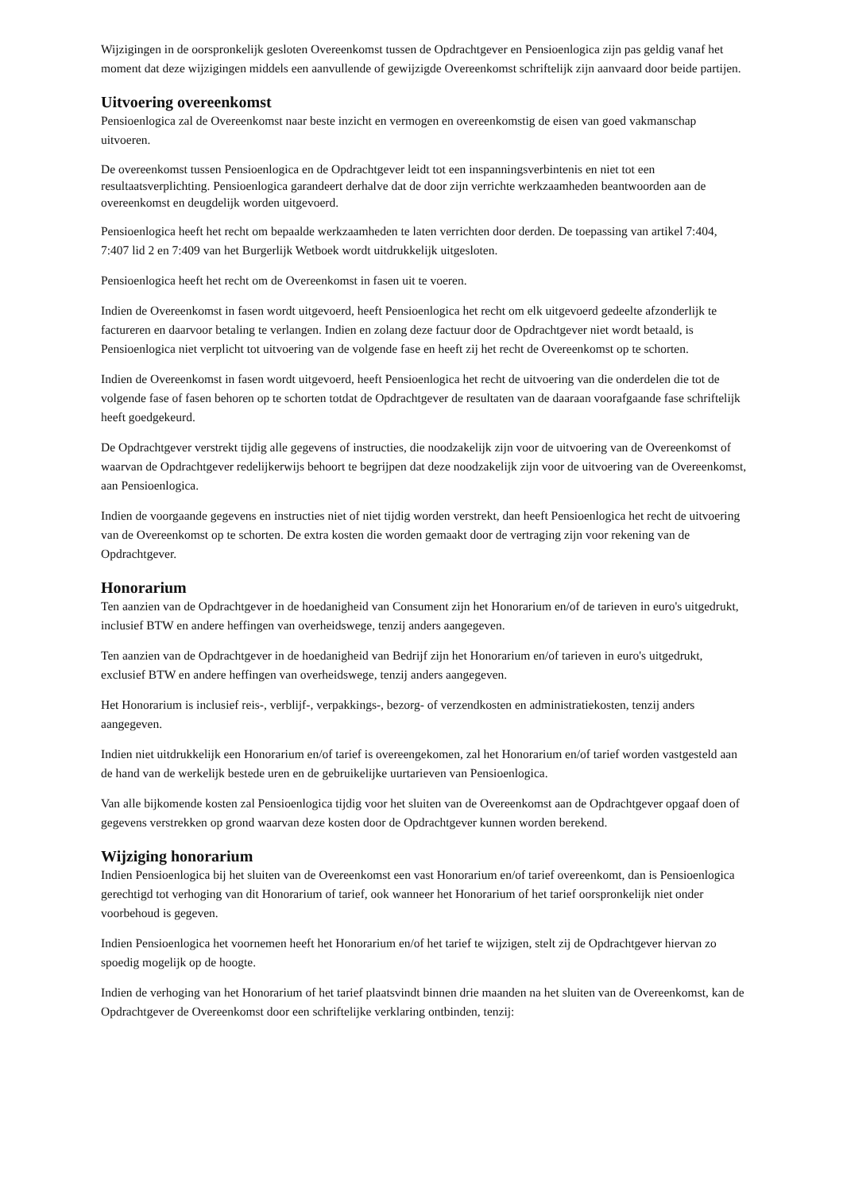Wijzigingen in de oorspronkelijk gesloten Overeenkomst tussen de Opdrachtgever en Pensioenlogica zijn pas geldig vanaf het moment dat deze wijzigingen middels een aanvullende of gewijzigde Overeenkomst schriftelijk zijn aanvaard door beide partijen.
Uitvoering overeenkomst
Pensioenlogica zal de Overeenkomst naar beste inzicht en vermogen en overeenkomstig de eisen van goed vakmanschap uitvoeren.
De overeenkomst tussen Pensioenlogica en de Opdrachtgever leidt tot een inspanningsverbintenis en niet tot een resultaatsverplichting. Pensioenlogica garandeert derhalve dat de door zijn verrichte werkzaamheden beantwoorden aan de overeenkomst en deugdelijk worden uitgevoerd.
Pensioenlogica heeft het recht om bepaalde werkzaamheden te laten verrichten door derden. De toepassing van artikel 7:404, 7:407 lid 2 en 7:409 van het Burgerlijk Wetboek wordt uitdrukkelijk uitgesloten.
Pensioenlogica heeft het recht om de Overeenkomst in fasen uit te voeren.
Indien de Overeenkomst in fasen wordt uitgevoerd, heeft Pensioenlogica het recht om elk uitgevoerd gedeelte afzonderlijk te factureren en daarvoor betaling te verlangen. Indien en zolang deze factuur door de Opdrachtgever niet wordt betaald, is Pensioenlogica niet verplicht tot uitvoering van de volgende fase en heeft zij het recht de Overeenkomst op te schorten.
Indien de Overeenkomst in fasen wordt uitgevoerd, heeft Pensioenlogica het recht de uitvoering van die onderdelen die tot de volgende fase of fasen behoren op te schorten totdat de Opdrachtgever de resultaten van de daaraan voorafgaande fase schriftelijk heeft goedgekeurd.
De Opdrachtgever verstrekt tijdig alle gegevens of instructies, die noodzakelijk zijn voor de uitvoering van de Overeenkomst of waarvan de Opdrachtgever redelijkerwijs behoort te begrijpen dat deze noodzakelijk zijn voor de uitvoering van de Overeenkomst, aan Pensioenlogica.
Indien de voorgaande gegevens en instructies niet of niet tijdig worden verstrekt, dan heeft Pensioenlogica het recht de uitvoering van de Overeenkomst op te schorten. De extra kosten die worden gemaakt door de vertraging zijn voor rekening van de Opdrachtgever.
Honorarium
Ten aanzien van de Opdrachtgever in de hoedanigheid van Consument zijn het Honorarium en/of de tarieven in euro's uitgedrukt, inclusief BTW en andere heffingen van overheidswege, tenzij anders aangegeven.
Ten aanzien van de Opdrachtgever in de hoedanigheid van Bedrijf zijn het Honorarium en/of tarieven in euro's uitgedrukt, exclusief BTW en andere heffingen van overheidswege, tenzij anders aangegeven.
Het Honorarium is inclusief reis-, verblijf-, verpakkings-, bezorg- of verzendkosten en administratiekosten, tenzij anders aangegeven.
Indien niet uitdrukkelijk een Honorarium en/of tarief is overeengekomen, zal het Honorarium en/of tarief worden vastgesteld aan de hand van de werkelijk bestede uren en de gebruikelijke uurtarieven van Pensioenlogica.
Van alle bijkomende kosten zal Pensioenlogica tijdig voor het sluiten van de Overeenkomst aan de Opdrachtgever opgaaf doen of gegevens verstrekken op grond waarvan deze kosten door de Opdrachtgever kunnen worden berekend.
Wijziging honorarium
Indien Pensioenlogica bij het sluiten van de Overeenkomst een vast Honorarium en/of tarief overeenkomt, dan is Pensioenlogica gerechtigd tot verhoging van dit Honorarium of tarief, ook wanneer het Honorarium of het tarief oorspronkelijk niet onder voorbehoud is gegeven.
Indien Pensioenlogica het voornemen heeft het Honorarium en/of het tarief te wijzigen, stelt zij de Opdrachtgever hiervan zo spoedig mogelijk op de hoogte.
Indien de verhoging van het Honorarium of het tarief plaatsvindt binnen drie maanden na het sluiten van de Overeenkomst, kan de Opdrachtgever de Overeenkomst door een schriftelijke verklaring ontbinden, tenzij: